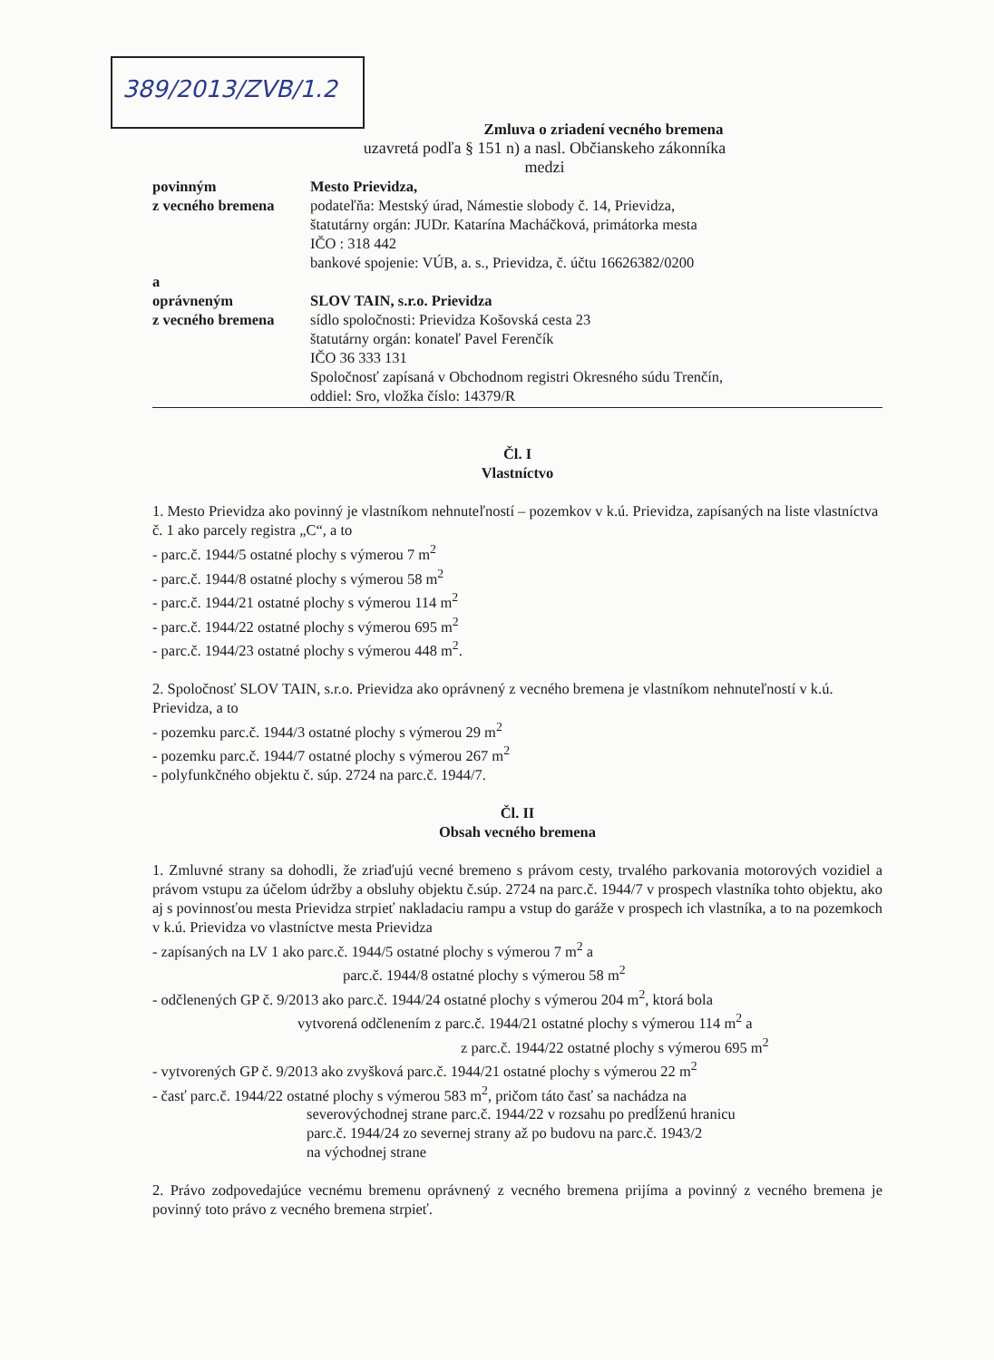389/2013/ZVB/1.2
Zmluva o zriadení vecného bremena
uzavretá podľa § 151 n) a nasl. Občianskeho zákonníka
medzi
povinným
z vecného bremena
Mesto Prievidza,
podateľňa: Mestský úrad, Námestie slobody č. 14, Prievidza,
štatutárny orgán: JUDr. Katarína Macháčková, primátorka mesta
IČO : 318 442
bankové spojenie: VÚB, a. s., Prievidza, č. účtu 16626382/0200
a
oprávneným
z vecného bremena
SLOV TAIN, s.r.o. Prievidza
sídlo spoločnosti: Prievidza Košovská cesta 23
štatutárny orgán: konateľ Pavel Ferenčík
IČO 36 333 131
Spoločnosť zapísaná v Obchodnom registri Okresného súdu Trenčín,
oddiel: Sro, vložka číslo: 14379/R
Čl. I
Vlastníctvo
1. Mesto Prievidza ako povinný je vlastníkom nehnuteľností – pozemkov v k.ú. Prievidza, zapísaných na liste vlastníctva č. 1 ako parcely registra „C“, a to
- parc.č. 1944/5 ostatné plochy s výmerou 7 m<sup>2</sup>
- parc.č. 1944/8 ostatné plochy s výmerou 58 m<sup>2</sup>
- parc.č. 1944/21 ostatné plochy s výmerou 114 m<sup>2</sup>
- parc.č. 1944/22 ostatné plochy s výmerou 695 m<sup>2</sup>
- parc.č. 1944/23 ostatné plochy s výmerou 448 m<sup>2</sup>.
2. Spoločnosť SLOV TAIN, s.r.o. Prievidza ako oprávnený z vecného bremena je vlastníkom nehnuteľností v k.ú. Prievidza, a to
- pozemku parc.č. 1944/3 ostatné plochy s výmerou 29 m<sup>2</sup>
- pozemku parc.č. 1944/7 ostatné plochy s výmerou 267 m<sup>2</sup>
- polyfunkčného objektu č. súp. 2724 na parc.č. 1944/7.
Čl. II
Obsah vecného bremena
1. Zmluvné strany sa dohodli, že zriaďujú vecné bremeno s právom cesty, trvalého parkovania motorových vozidiel a právom vstupu za účelom údržby a obsluhy objektu č.súp. 2724 na parc.č. 1944/7 v prospech vlastníka tohto objektu, ako aj s povinnosťou mesta Prievidza strpieť nakladaciu rampu a vstup do garáže v prospech ich vlastníka, a to na pozemkoch v k.ú. Prievidza vo vlastníctve mesta Prievidza
- zapísaných na LV 1 ako parc.č. 1944/5 ostatné plochy s výmerou 7 m<sup>2</sup> a
parc.č. 1944/8 ostatné plochy s výmerou 58 m<sup>2</sup>
- odčlenených GP č. 9/2013 ako parc.č. 1944/24 ostatné plochy s výmerou 204 m<sup>2</sup>, ktorá bola
vytvorená odčlenením z parc.č. 1944/21 ostatné plochy s výmerou 114 m<sup>2</sup> a
z parc.č. 1944/22 ostatné plochy s výmerou 695 m<sup>2</sup>
- vytvorených GP č. 9/2013 ako zvyšková parc.č. 1944/21 ostatné plochy s výmerou 22 m<sup>2</sup>
- časť parc.č. 1944/22 ostatné plochy s výmerou 583 m<sup>2</sup>, pričom táto časť sa nachádza na
severovýchodnej strane parc.č. 1944/22 v rozsahu po predĺženú hranicu
parc.č. 1944/24 zo severnej strany až po budovu na parc.č. 1943/2
na východnej strane
2. Právo zodpovedajúce vecnému bremenu oprávnený z vecného bremena prijíma a povinný z vecného bremena je povinný toto právo z vecného bremena strpieť.